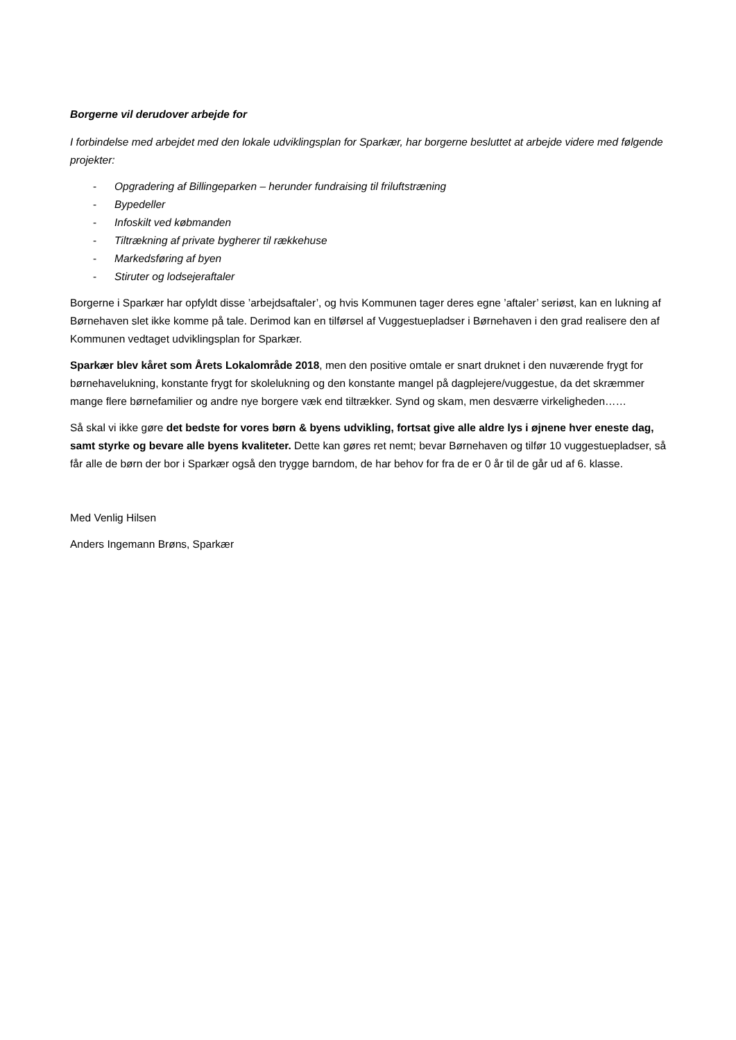Borgerne vil derudover arbejde for
I forbindelse med arbejdet med den lokale udviklingsplan for Sparkær, har borgerne besluttet at arbejde videre med følgende projekter:
- Opgradering af Billingeparken – herunder fundraising til friluftstræning
- Bypedeller
- Infoskilt ved købmanden
- Tiltrækning af private bygherer til rækkehuse
- Markedsføring af byen
- Stiruter og lodsejeraftaler
Borgerne i Sparkær har opfyldt disse ’arbejdsaftaler’, og hvis Kommunen tager deres egne ’aftaler’ seriøst, kan en lukning af Børnehaven slet ikke komme på tale. Derimod kan en tilførsel af Vuggestuepladser i Børnehaven i den grad realisere den af Kommunen vedtaget udviklingsplan for Sparkær.
Sparkær blev kåret som Årets Lokalområde 2018, men den positive omtale er snart druknet i den nuværende frygt for børnehavelukning, konstante frygt for skolelukning og den konstante mangel på dagplejere/vuggestue, da det skræmmer mange flere børnefamilier og andre nye borgere væk end tiltrækker. Synd og skam, men desværre virkeligheden……
Så skal vi ikke gøre det bedste for vores børn & byens udvikling, fortsat give alle aldre lys i øjnene hver eneste dag, samt styrke og bevare alle byens kvaliteter. Dette kan gøres ret nemt; bevar Børnehaven og tilfør 10 vuggestuepladser, så får alle de børn der bor i Sparkær også den trygge barndom, de har behov for fra de er 0 år til de går ud af 6. klasse.
Med Venlig Hilsen
Anders Ingemann Brøns, Sparkær